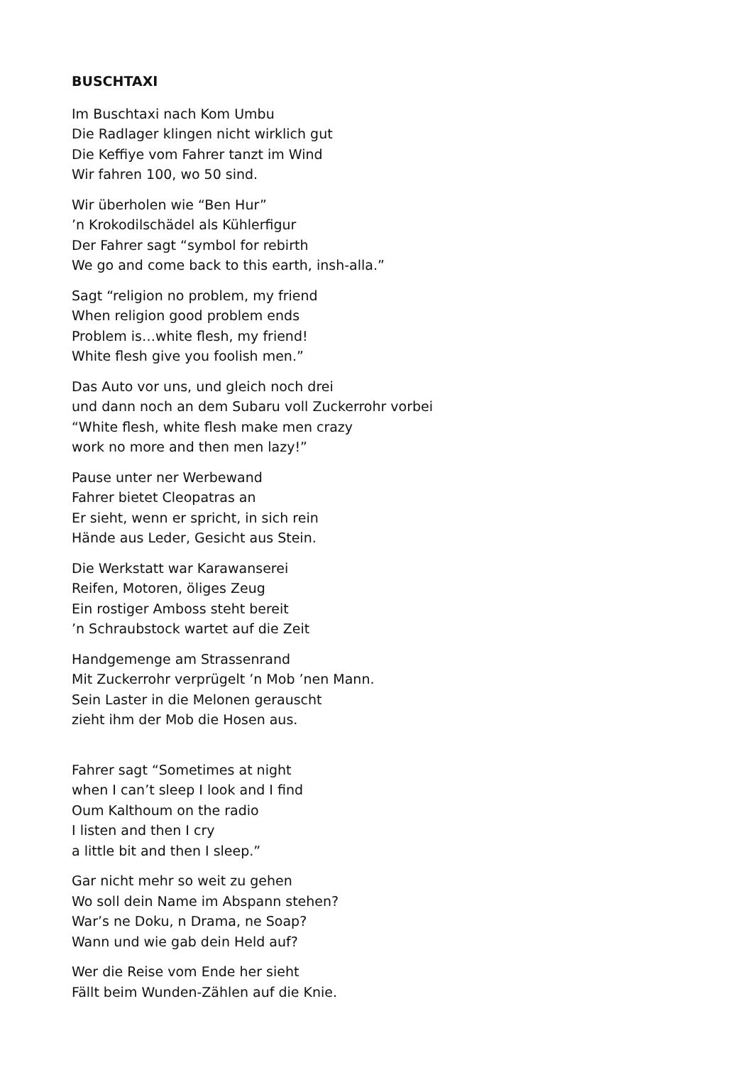BUSCHTAXI
Im Buschtaxi nach Kom Umbu
Die Radlager klingen nicht wirklich gut
Die Keffiye vom Fahrer tanzt im Wind
Wir fahren 100, wo 50 sind.
Wir überholen wie “Ben Hur”
’n Krokodilschädel als Kühlerfigur
Der Fahrer sagt “symbol for rebirth
We go and come back to this earth, insh-alla.”
Sagt “religion no problem, my friend
When religion good problem ends
Problem is…white flesh, my friend!
White flesh give you foolish men.”
Das Auto vor uns, und gleich noch drei
und dann noch an dem Subaru voll Zuckerrohr vorbei
“White flesh, white flesh make men crazy
work no more and then men lazy!”
Pause unter ner Werbewand
Fahrer bietet Cleopatras an
Er sieht, wenn er spricht, in sich rein
Hände aus Leder, Gesicht aus Stein.
Die Werkstatt war Karawanserei
Reifen, Motoren, öliges Zeug
Ein rostiger Amboss steht bereit
’n Schraubstock wartet auf die Zeit
Handgemenge am Strassenrand
Mit Zuckerrohr verprügelt ’n Mob ’nen Mann.
Sein Laster in die Melonen gerauscht
zieht ihm der Mob die Hosen aus.
Fahrer sagt “Sometimes at night
when I can’t sleep I look and I find
Oum Kalthoum on the radio
I listen and then I cry
a little bit and then I sleep.”
Gar nicht mehr so weit zu gehen
Wo soll dein Name im Abspann stehen?
War’s ne Doku, n Drama, ne Soap?
Wann und wie gab dein Held auf?
Wer die Reise vom Ende her sieht
Fällt beim Wunden-Zählen auf die Knie.